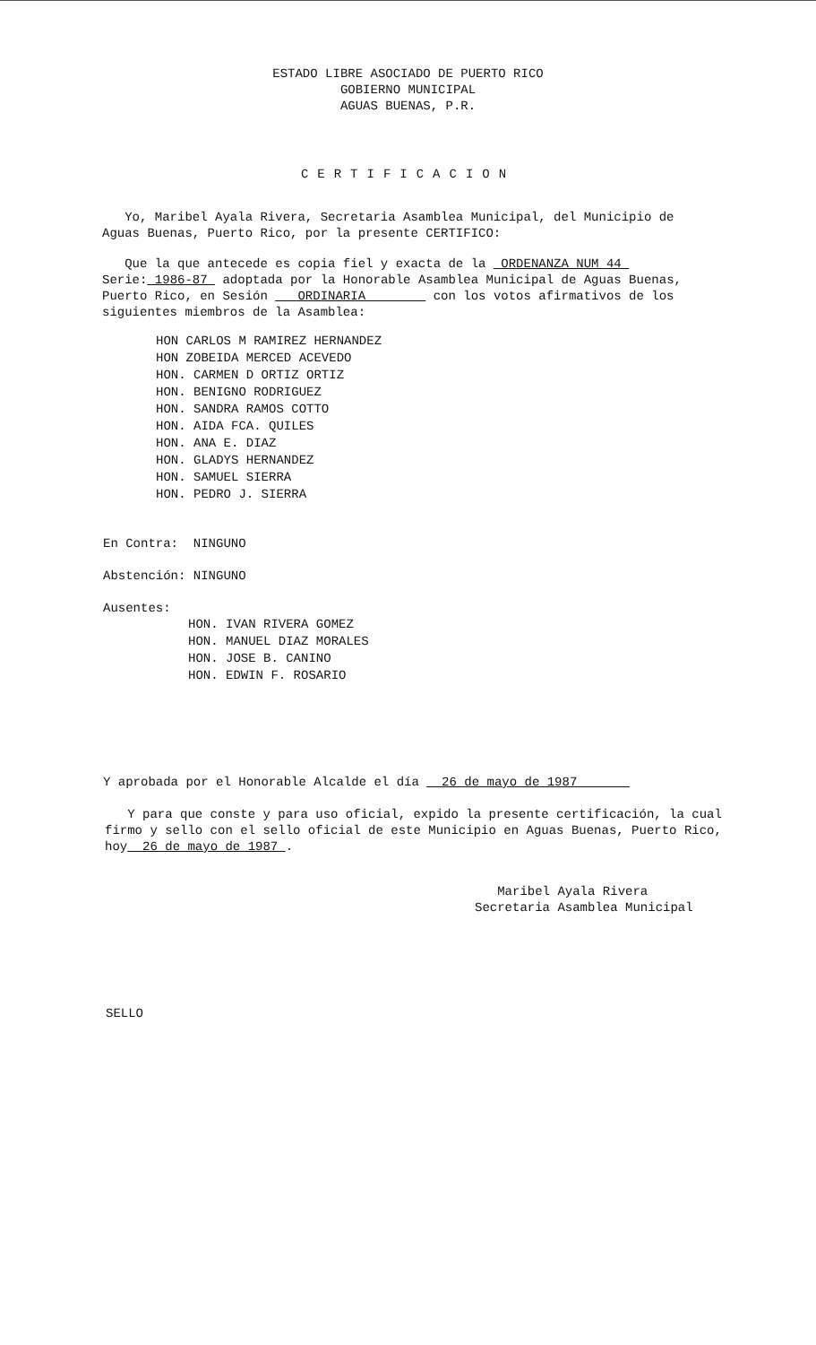ESTADO LIBRE ASOCIADO DE PUERTO RICO
GOBIERNO MUNICIPAL
AGUAS BUENAS, P.R.
CERTIFICACION
Yo, Maribel Ayala Rivera, Secretaria Asamblea Municipal, del Municipio de Aguas Buenas, Puerto Rico, por la presente CERTIFICO:
Que la que antecede es copia fiel y exacta de la ORDENANZA NUM 44 Serie: 1986-87 adoptada por la Honorable Asamblea Municipal de Aguas Buenas, Puerto Rico, en Sesión ORDINARIA con los votos afirmativos de los siguientes miembros de la Asamblea:
HON CARLOS M RAMIREZ HERNANDEZ
HON ZOBEIDA MERCED ACEVEDO
HON. CARMEN D ORTIZ ORTIZ
HON. BENIGNO RODRIGUEZ
HON. SANDRA RAMOS COTTO
HON. AIDA FCA. QUILES
HON. ANA E. DIAZ
HON. GLADYS HERNANDEZ
HON. SAMUEL SIERRA
HON. PEDRO J. SIERRA
En Contra: NINGUNO
Abstención: NINGUNO
Ausentes:
HON. IVAN RIVERA GOMEZ
HON. MANUEL DIAZ MORALES
HON. JOSE B. CANINO
HON. EDWIN F. ROSARIO
Y aprobada por el Honorable Alcalde el día 26 de mayo de 1987
Y para que conste y para uso oficial, expido la presente certificación, la cual firmo y sello con el sello oficial de este Municipio en Aguas Buenas, Puerto Rico, hoy 26 de mayo de 1987 .
Maribel Ayala Rivera
Secretaria Asamblea Municipal
SELLO